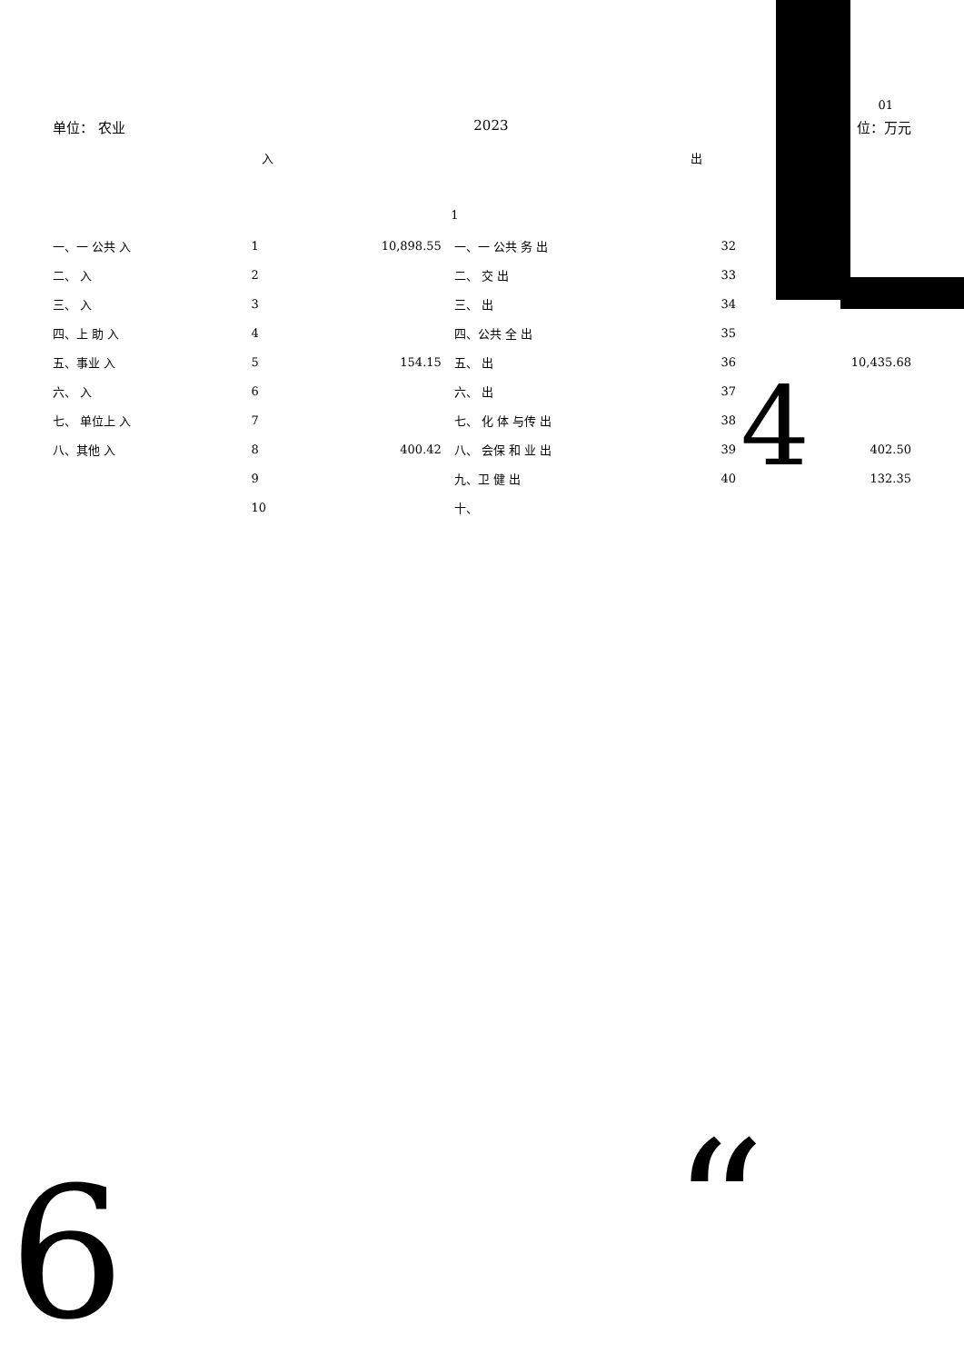01
单位： 农业 2023 位：万元
入 出
1
| 一、一 公共 入 | 1 | 10,898.55 | 一、一 公共 务 出 | 32 | |
| 二、 入 | 2 | | 二、 交 出 | 33 | |
| 三、 入 | 3 | | 三、 出 | 34 | |
| 四、上 助 入 | 4 | | 四、公共 全 出 | 35 | |
| 五、事业 入 | 5 | 154.15 | 五、 出 | 36 | 10,435.68 |
| 六、 入 | 6 | | 六、 出 | 37 | |
| 七、 单位上 入 | 7 | | 七、 化 体 与传 出 | 38 | |
| 八、其他 入 | 8 | 400.42 | 八、 会保 和 业 出 | 39 | 402.50 |
| | 9 | | 九、卫 健 出 | 40 | 132.35 |
| | 10 | | 十、 | | |
4
6 “